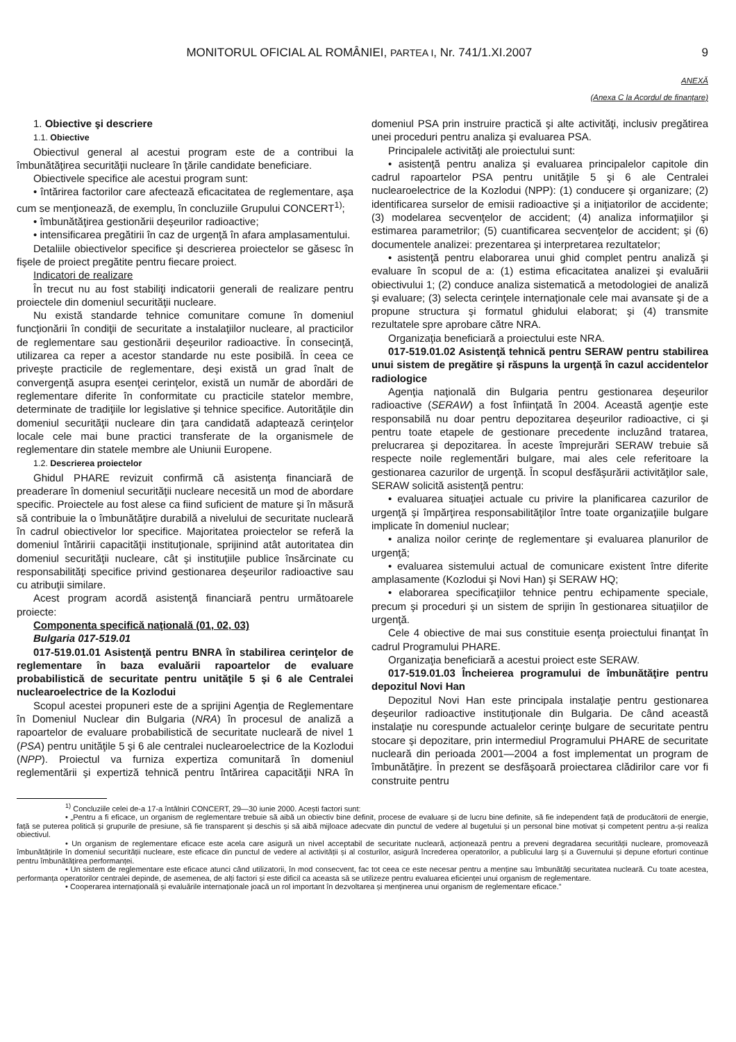MONITORUL OFICIAL AL ROMÂNIEI, PARTEA I, Nr. 741/1.XI.2007 9
ANEXĂ
(Anexa C la Acordul de finanțare)
1. Obiective şi descriere
1.1. Obiective
Obiectivul general al acestui program este de a contribui la îmbunătăţirea securităţii nucleare în ţările candidate beneficiare.
Obiectivele specifice ale acestui program sunt:
• întărirea factorilor care afectează eficacitatea de reglementare, aşa cum se menţionează, de exemplu, în concluziile Grupului CONCERT<sup>1)</sup>;
• îmbunătăţirea gestionării deşeurilor radioactive;
• intensificarea pregătirii în caz de urgenţă în afara amplasamentului.
Detaliile obiectivelor specifice şi descrierea proiectelor se găsesc în fişele de proiect pregătite pentru fiecare proiect.
Indicatori de realizare
În trecut nu au fost stabiliţi indicatorii generali de realizare pentru proiectele din domeniul securităţii nucleare.
Nu există standarde tehnice comunitare comune în domeniul funcţionării în condiţii de securitate a instalaţiilor nucleare, al practicilor de reglementare sau gestionării deşeurilor radioactive. În consecinţă, utilizarea ca reper a acestor standarde nu este posibilă. În ceea ce priveşte practicile de reglementare, deşi există un grad înalt de convergenţă asupra esenţei cerinţelor, există un număr de abordări de reglementare diferite în conformitate cu practicile statelor membre, determinate de tradiţiile lor legislative şi tehnice specifice. Autorităţile din domeniul securităţii nucleare din ţara candidată adaptează cerinţelor locale cele mai bune practici transferate de la organismele de reglementare din statele membre ale Uniunii Europene.
1.2. Descrierea proiectelor
Ghidul PHARE revizuit confirmă că asistenţa financiară de preaderare în domeniul securităţii nucleare necesită un mod de abordare specific. Proiectele au fost alese ca fiind suficient de mature şi în măsură să contribuie la o îmbunătăţire durabilă a nivelului de securitate nucleară în cadrul obiectivelor lor specifice. Majoritatea proiectelor se referă la domeniul întăririi capacităţii instituţionale, sprijinind atât autoritatea din domeniul securităţii nucleare, cât şi instituţiile publice însărcinate cu responsabilităţi specifice privind gestionarea deşeurilor radioactive sau cu atribuţii similare.
Acest program acordă asistenţă financiară pentru următoarele proiecte:
Componenta specifică naţională (01, 02, 03)
Bulgaria 017-519.01
017-519.01.01 Asistenţă pentru BNRA în stabilirea cerinţelor de reglementare în baza evaluării rapoartelor de evaluare probabilistică de securitate pentru unităţile 5 şi 6 ale Centralei nuclearoelectrice de la Kozlodui
Scopul acestei propuneri este de a sprijini Agenţia de Reglementare în Domeniul Nuclear din Bulgaria (NRA) în procesul de analiză a rapoartelor de evaluare probabilistică de securitate nucleară de nivel 1 (PSA) pentru unităţile 5 şi 6 ale centralei nuclearoelectrice de la Kozlodui (NPP). Proiectul va furniza expertiza comunitară în domeniul reglementării şi expertiză tehnică pentru întărirea capacităţii NRA în domeniul PSA prin instruire practică şi alte activităţi, inclusiv pregătirea unei proceduri pentru analiza şi evaluarea PSA.
Principalele activităţi ale proiectului sunt:
• asistenţă pentru analiza şi evaluarea principalelor capitole din cadrul rapoartelor PSA pentru unităţile 5 şi 6 ale Centralei nuclearoelectrice de la Kozlodui (NPP): (1) conducere şi organizare; (2) identificarea surselor de emisii radioactive şi a iniţiatorilor de accidente; (3) modelarea secvenţelor de accident; (4) analiza informaţiilor şi estimarea parametrilor; (5) cuantificarea secvenţelor de accident; şi (6) documentele analizei: prezentarea şi interpretarea rezultatelor;
• asistenţă pentru elaborarea unui ghid complet pentru analiză şi evaluare în scopul de a: (1) estima eficacitatea analizei şi evaluării obiectivului 1; (2) conduce analiza sistematică a metodologiei de analiză şi evaluare; (3) selecta cerinţele internaţionale cele mai avansate şi de a propune structura şi formatul ghidului elaborat; şi (4) transmite rezultatele spre aprobare către NRA.
Organizaţia beneficiară a proiectului este NRA.
017-519.01.02 Asistenţă tehnică pentru SERAW pentru stabilirea unui sistem de pregătire şi răspuns la urgenţă în cazul accidentelor radiologice
Agenţia naţională din Bulgaria pentru gestionarea deşeurilor radioactive (SERAW) a fost înfiinţată în 2004. Această agenţie este responsabilă nu doar pentru depozitarea deşeurilor radioactive, ci şi pentru toate etapele de gestionare precedente incluzând tratarea, prelucrarea şi depozitarea. În aceste împrejurări SERAW trebuie să respecte noile reglementări bulgare, mai ales cele referitoare la gestionarea cazurilor de urgenţă. În scopul desfăşurării activităţilor sale, SERAW solicită asistenţă pentru:
• evaluarea situaţiei actuale cu privire la planificarea cazurilor de urgenţă şi împărţirea responsabilităţilor între toate organizaţiile bulgare implicate în domeniul nuclear;
• analiza noilor cerinţe de reglementare şi evaluarea planurilor de urgenţă;
• evaluarea sistemului actual de comunicare existent între diferite amplasamente (Kozlodui şi Novi Han) şi SERAW HQ;
• elaborarea specificaţiilor tehnice pentru echipamente speciale, precum şi proceduri şi un sistem de sprijin în gestionarea situaţiilor de urgenţă.
Cele 4 obiective de mai sus constituie esenţa proiectului finanţat în cadrul Programului PHARE.
Organizaţia beneficiară a acestui proiect este SERAW.
017-519.01.03 Încheierea programului de îmbunătăţire pentru depozitul Novi Han
Depozitul Novi Han este principala instalaţie pentru gestionarea deşeurilor radioactive instituţionale din Bulgaria. De când această instalaţie nu corespunde actualelor cerinţe bulgare de securitate pentru stocare şi depozitare, prin intermediul Programului PHARE de securitate nucleară din perioada 2001—2004 a fost implementat un program de îmbunătăţire. În prezent se desfăşoară proiectarea clădirilor care vor fi construite pentru
<sup>1)</sup> Concluziile celei de-a 17-a întâlniri CONCERT, 29—30 iunie 2000. Acești factori sunt:
• „Pentru a fi eficace, un organism de reglementare trebuie să aibă un obiectiv bine definit, procese de evaluare și de lucru bine definite, să fie independent față de producătorii de energie, față se puterea politică și grupurile de presiune, să fie transparent și deschis și să aibă mijloace adecvate din punctul de vedere al bugetului și un personal bine motivat și competent pentru a-și realiza obiectivul.
• Un organism de reglementare eficace este acela care asigură un nivel acceptabil de securitate nucleară, acționează pentru a preveni degradarea securității nucleare, promovează îmbunătățirile în domeniul securității nucleare, este eficace din punctul de vedere al activității și al costurilor, asigură încrederea operatorilor, a publicului larg și a Guvernului și depune eforturi continue pentru îmbunătățirea performanței.
• Un sistem de reglementare este eficace atunci când utilizatorii, în mod consecvent, fac tot ceea ce este necesar pentru a menține sau îmbunătăți securitatea nucleară. Cu toate acestea, performanța operatorilor centralei depinde, de asemenea, de alți factori și este dificil ca aceasta să se utilizeze pentru evaluarea eficienței unui organism de reglementare.
• Cooperarea internațională și evaluările internaționale joacă un rol important în dezvoltarea și menținerea unui organism de reglementare eficace.”